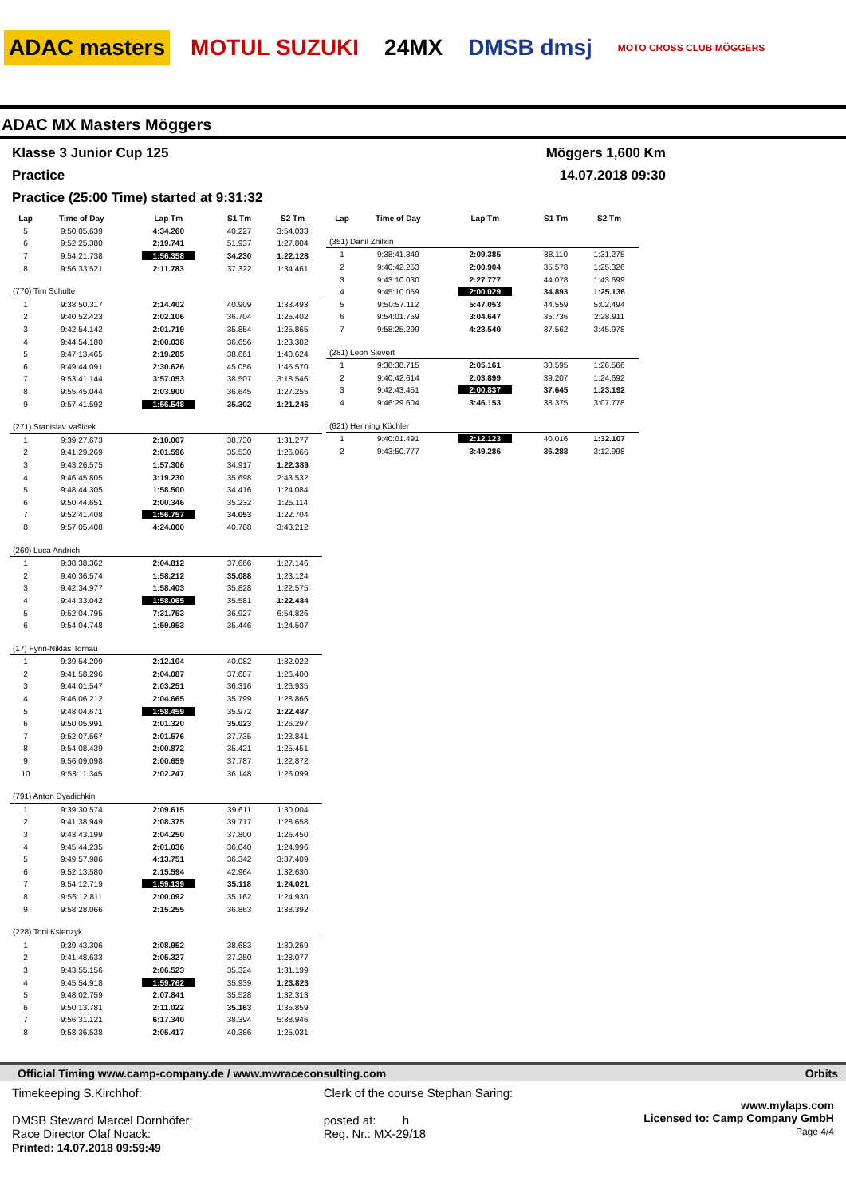ADAC masters MOTUL SUZUKI 24MX DMSB dmsj
MOTO CROSS CLUB MÖGGERS
ADAC MX Masters Möggers
Klasse 3 Junior Cup 125
Practice
Practice (25:00 Time) started at 9:31:32
Möggers 1,600 Km
14.07.2018 09:30
| Lap | Time of Day | Lap Tm | S1 Tm | S2 Tm |
| --- | --- | --- | --- | --- |
| 5 | 9:50:05.639 | 4:34.260 | 40.227 | 3:54.033 |
| 6 | 9:52:25.380 | 2:19.741 | 51.937 | 1:27.804 |
| 7 | 9:54:21.738 | 1:56.358 | 34.230 | 1:22.128 |
| 8 | 9:56:33.521 | 2:11.783 | 37.322 | 1:34.461 |
| (770) Tim Schulte | | | | |
| 1 | 9:38:50.317 | 2:14.402 | 40.909 | 1:33.493 |
| 2 | 9:40:52.423 | 2:02.106 | 36.704 | 1:25.402 |
| 3 | 9:42:54.142 | 2:01.719 | 35.854 | 1:25.865 |
| 4 | 9:44:54.180 | 2:00.038 | 36.656 | 1:23.382 |
| 5 | 9:47:13.465 | 2:19.285 | 38.661 | 1:40.624 |
| 6 | 9:49:44.091 | 2:30.626 | 45.056 | 1:45.570 |
| 7 | 9:53:41.144 | 3:57.053 | 38.507 | 3:18.546 |
| 8 | 9:55:45.044 | 2:03.900 | 36.645 | 1:27.255 |
| 9 | 9:57:41.592 | 1:56.548 | 35.302 | 1:21.246 |
| (271) Stanislav Vašícek | | | | |
| 1 | 9:39:27.673 | 2:10.007 | 38.730 | 1:31.277 |
| 2 | 9:41:29.269 | 2:01.596 | 35.530 | 1:26.066 |
| 3 | 9:43:26.575 | 1:57.306 | 34.917 | 1:22.389 |
| 4 | 9:46:45.805 | 3:19.230 | 35.698 | 2:43.532 |
| 5 | 9:48:44.305 | 1:58.500 | 34.416 | 1:24.084 |
| 6 | 9:50:44.651 | 2:00.346 | 35.232 | 1:25.114 |
| 7 | 9:52:41.408 | 1:56.757 | 34.053 | 1:22.704 |
| 8 | 9:57:05.408 | 4:24.000 | 40.788 | 3:43.212 |
| (260) Luca Andrich | | | | |
| 1 | 9:38:38.362 | 2:04.812 | 37.666 | 1:27.146 |
| 2 | 9:40:36.574 | 1:58.212 | 35.088 | 1:23.124 |
| 3 | 9:42:34.977 | 1:58.403 | 35.828 | 1:22.575 |
| 4 | 9:44:33.042 | 1:58.065 | 35.581 | 1:22.484 |
| 5 | 9:52:04.795 | 7:31.753 | 36.927 | 6:54.826 |
| 6 | 9:54:04.748 | 1:59.953 | 35.446 | 1:24.507 |
| (17) Fynn-Niklas Tornau | | | | |
| 1 | 9:39:54.209 | 2:12.104 | 40.082 | 1:32.022 |
| 2 | 9:41:58.296 | 2:04.087 | 37.687 | 1:26.400 |
| 3 | 9:44:01.547 | 2:03.251 | 36.316 | 1:26.935 |
| 4 | 9:46:06.212 | 2:04.665 | 35.799 | 1:28.866 |
| 5 | 9:48:04.671 | 1:58.459 | 35.972 | 1:22.487 |
| 6 | 9:50:05.991 | 2:01.320 | 35.023 | 1:26.297 |
| 7 | 9:52:07.567 | 2:01.576 | 37.735 | 1:23.841 |
| 8 | 9:54:08.439 | 2:00.872 | 35.421 | 1:25.451 |
| 9 | 9:56:09.098 | 2:00.659 | 37.787 | 1:22.872 |
| 10 | 9:58:11.345 | 2:02.247 | 36.148 | 1:26.099 |
| (791) Anton Dyadichkin | | | | |
| 1 | 9:39:30.574 | 2:09.615 | 39.611 | 1:30.004 |
| 2 | 9:41:38.949 | 2:08.375 | 39.717 | 1:28.658 |
| 3 | 9:43:43.199 | 2:04.250 | 37.800 | 1:26.450 |
| 4 | 9:45:44.235 | 2:01.036 | 36.040 | 1:24.996 |
| 5 | 9:49:57.986 | 4:13.751 | 36.342 | 3:37.409 |
| 6 | 9:52:13.580 | 2:15.594 | 42.964 | 1:32.630 |
| 7 | 9:54:12.719 | 1:59.139 | 35.118 | 1:24.021 |
| 8 | 9:56:12.811 | 2:00.092 | 35.162 | 1:24.930 |
| 9 | 9:58:28.066 | 2:15.255 | 36.863 | 1:38.392 |
| (228) Toni Ksienzyk | | | | |
| 1 | 9:39:43.306 | 2:08.952 | 38.683 | 1:30.269 |
| 2 | 9:41:48.633 | 2:05.327 | 37.250 | 1:28.077 |
| 3 | 9:43:55.156 | 2:06.523 | 35.324 | 1:31.199 |
| 4 | 9:45:54.918 | 1:59.762 | 35.939 | 1:23.823 |
| 5 | 9:48:02.759 | 2:07.841 | 35.528 | 1:32.313 |
| 6 | 9:50:13.781 | 2:11.022 | 35.163 | 1:35.859 |
| 7 | 9:56:31.121 | 6:17.340 | 38.394 | 5:38.946 |
| 8 | 9:58:36.538 | 2:05.417 | 40.386 | 1:25.031 |
| Lap | Time of Day | Lap Tm | S1 Tm | S2 Tm |
| --- | --- | --- | --- | --- |
| (351) Danil Zhilkin | | | | |
| 1 | 9:38:41.349 | 2:09.385 | 38.110 | 1:31.275 |
| 2 | 9:40:42.253 | 2:00.904 | 35.578 | 1:25.326 |
| 3 | 9:43:10.030 | 2:27.777 | 44.078 | 1:43.699 |
| 4 | 9:45:10.059 | 2:00.029 | 34.893 | 1:25.136 |
| 5 | 9:50:57.112 | 5:47.053 | 44.559 | 5:02.494 |
| 6 | 9:54:01.759 | 3:04.647 | 35.736 | 2:28.911 |
| 7 | 9:58:25.299 | 4:23.540 | 37.562 | 3:45.978 |
| (281) Leon Sievert | | | | |
| 1 | 9:38:38.715 | 2:05.161 | 38.595 | 1:26.566 |
| 2 | 9:40:42.614 | 2:03.899 | 39.207 | 1:24.692 |
| 3 | 9:42:43.451 | 2:00.837 | 37.645 | 1:23.192 |
| 4 | 9:46:29.604 | 3:46.153 | 38.375 | 3:07.778 |
| (621) Henning Küchler | | | | |
| 1 | 9:40:01.491 | 2:12.123 | 40.016 | 1:32.107 |
| 2 | 9:43:50.777 | 3:49.286 | 36.288 | 3:12.998 |
Official Timing www.camp-company.de / www.mwraceconsulting.com Orbits
Timekeeping S.Kirchhof:
DMSB Steward Marcel Dornhöfer:
Race Director Olaf Noack:
Printed: 14.07.2018 09:59:49
Clerk of the course Stephan Saring:
posted at: h
Reg. Nr.: MX-29/18
www.mylaps.com
Licensed to: Camp Company GmbH
Page 4/4